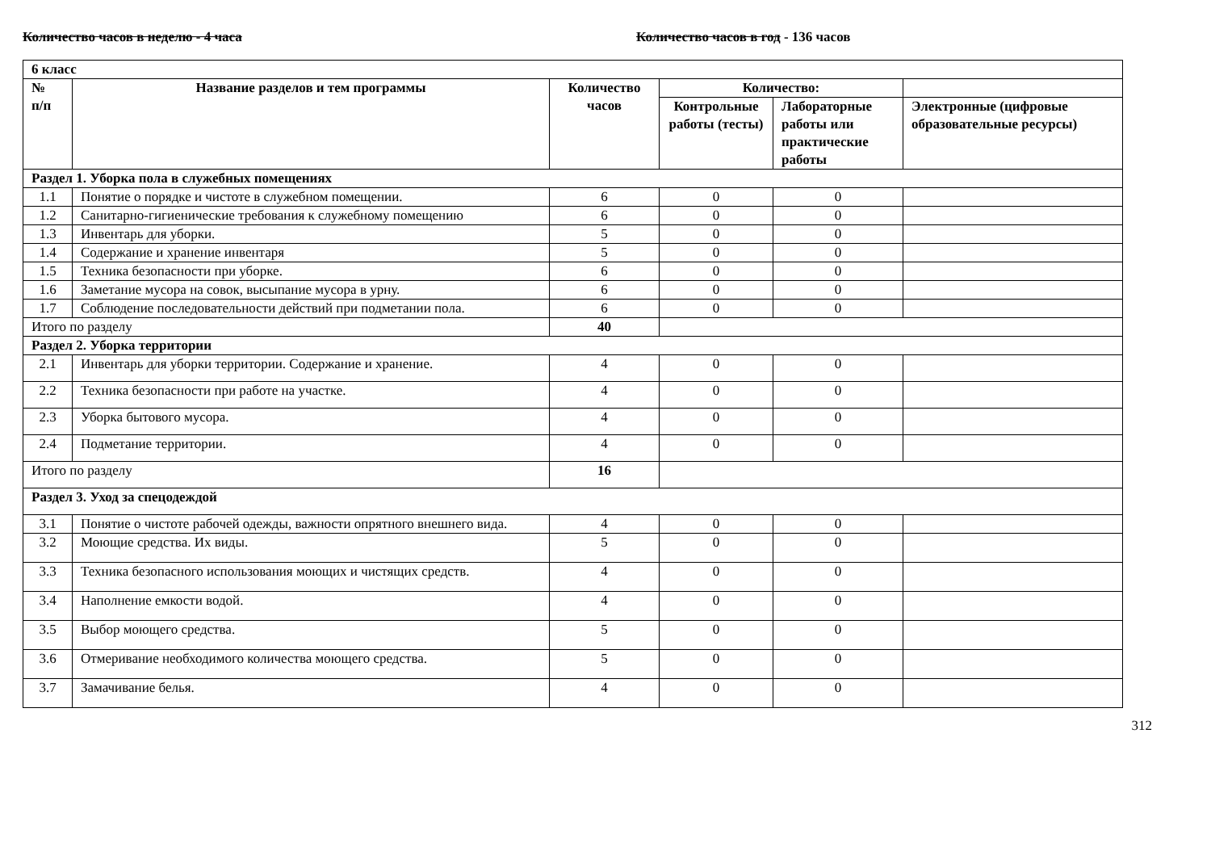Количество часов в неделю - 4 часа Количество часов в год - 136 часов
| 6 класс | | | | | |
| № п/п | Название разделов и тем программы | Количество часов | Количество: | | |
| | | | Контрольные работы (тесты) | Лабораторные работы или практические работы | Электронные (цифровые образовательные ресурсы) |
| Раздел 1. Уборка пола в служебных помещениях | | | | | |
| 1.1 | Понятие о порядке и чистоте в служебном помещении. | 6 | 0 | 0 | |
| 1.2 | Санитарно-гигиенические требования к служебному помещению | 6 | 0 | 0 | |
| 1.3 | Инвентарь для уборки. | 5 | 0 | 0 | |
| 1.4 | Содержание и хранение инвентаря | 5 | 0 | 0 | |
| 1.5 | Техника безопасности при уборке. | 6 | 0 | 0 | |
| 1.6 | Заметание мусора на совок, высыпание мусора в урну. | 6 | 0 | 0 | |
| 1.7 | Соблюдение последовательности действий при подметании пола. | 6 | 0 | 0 | |
| Итого по разделу | | 40 | | | |
| Раздел 2. Уборка территории | | | | | |
| 2.1 | Инвентарь для уборки территории. Содержание и хранение. | 4 | 0 | 0 | |
| 2.2 | Техника безопасности при работе на участке. | 4 | 0 | 0 | |
| 2.3 | Уборка бытового мусора. | 4 | 0 | 0 | |
| 2.4 | Подметание территории. | 4 | 0 | 0 | |
| Итого по разделу | | 16 | | | |
| Раздел 3. Уход за спецодеждой | | | | | |
| 3.1 | Понятие о чистоте рабочей одежды, важности опрятного внешнего вида. | 4 | 0 | 0 | |
| 3.2 | Моющие средства. Их виды. | 5 | 0 | 0 | |
| 3.3 | Техника безопасного использования моющих и чистящих средств. | 4 | 0 | 0 | |
| 3.4 | Наполнение емкости водой. | 4 | 0 | 0 | |
| 3.5 | Выбор моющего средства. | 5 | 0 | 0 | |
| 3.6 | Отмеривание необходимого количества моющего средства. | 5 | 0 | 0 | |
| 3.7 | Замачивание белья. | 4 | 0 | 0 | |
312